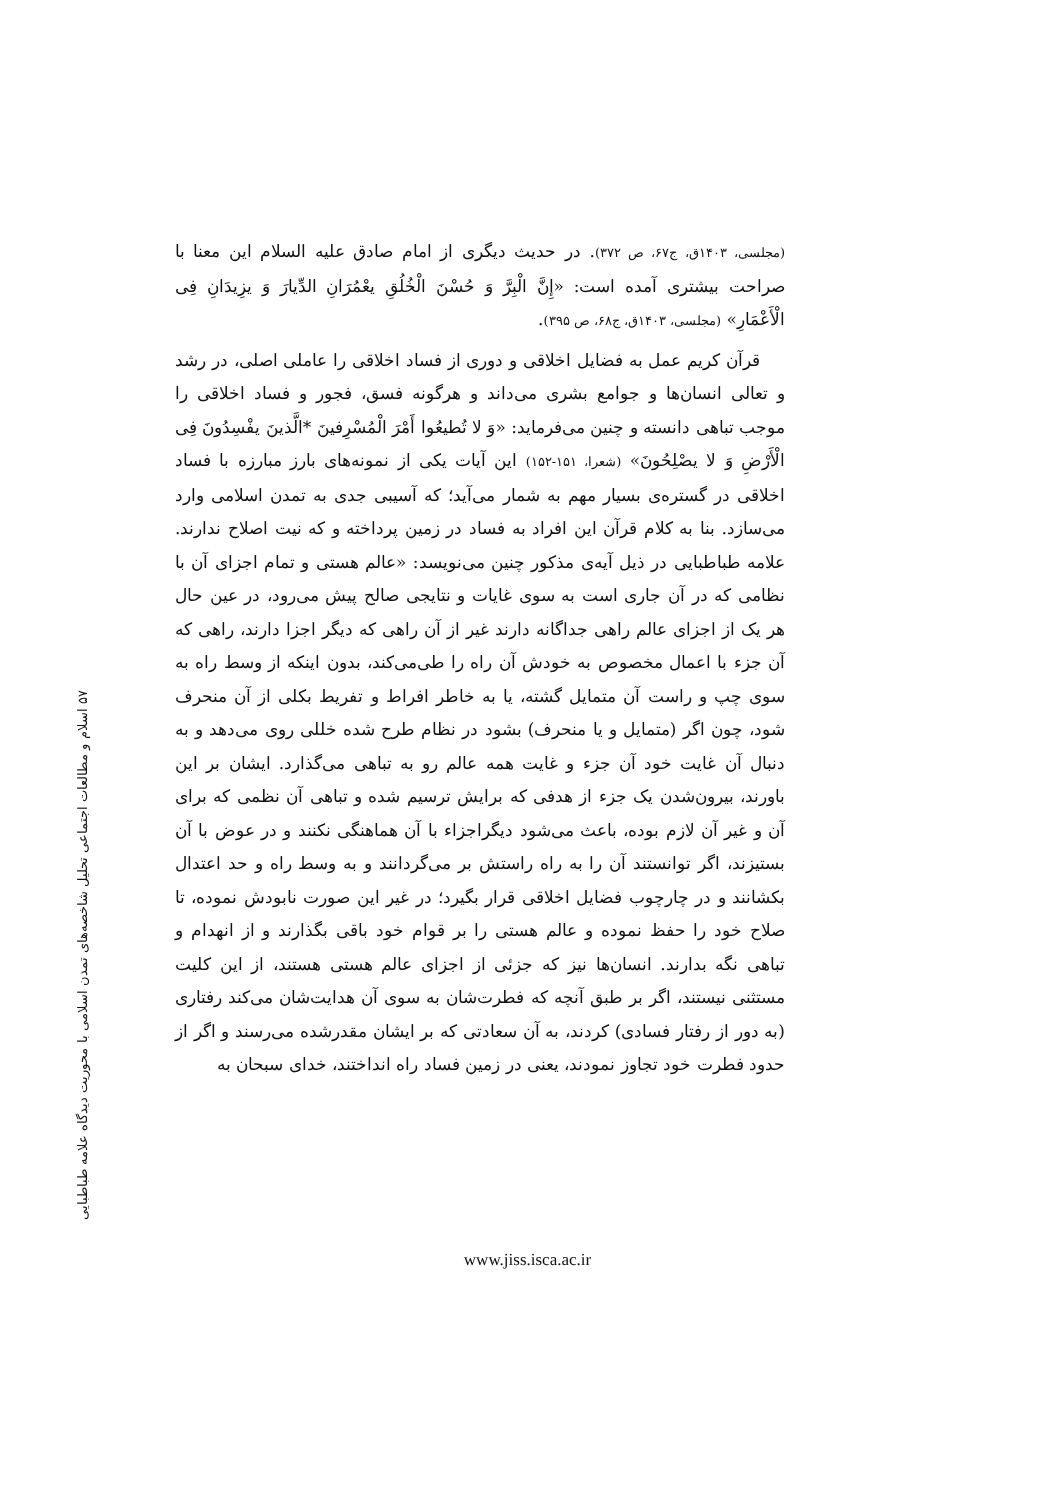۵۷ اسلام و مطالعات اجتماعی تحلیل شاخصه‌های تمدن اسلامی با محوریت دیدگاه علامه طباطبایی
(مجلسی، ۱۴۰۳ق، ج۶۷، ص ۳۷۲). در حدیث دیگری از امام صادق علیه السلام این معنا با صراحت بیشتری آمده است: «إِنَّ الْبِرَّ وَ حُسْنَ الْخُلُقِ يعْمُرَانِ الدِّيارَ وَ يزِيدَانِ فِی الْأَعْمَارِ» (مجلسی، ۱۴۰۳ق، ج۶۸، ص ۳۹۵).
قرآن کریم عمل به فضایل اخلاقی و دوری از فساد اخلاقی را عاملی اصلی، در رشد و تعالی انسان‌ها و جوامع بشری می‌داند و هرگونه فسق، فجور و فساد اخلاقی را موجب تباهی دانسته و چنین می‌فرماید: «وَ لا تُطيعُوا أَمْرَ الْمُسْرِفينَ *الَّذينَ يفْسِدُونَ فِی الْأَرْضِ وَ لا يصْلِحُونَ» (شعرا، ۱۵۱-۱۵۲) این آیات یکی از نمونه‌های بارز مبارزه با فساد اخلاقی در گستره‌ی بسیار مهم به شمار می‌آید؛ که آسیبی جدی به تمدن اسلامی وارد می‌سازد. بنا به کلام قرآن این افراد به فساد در زمین پرداخته و که نیت اصلاح ندارند. علامه طباطبایی در ذیل آیه‌ی مذکور چنین می‌نویسد: «عالم هستی و تمام اجزای آن با نظامی که در آن جاری است به سوی غایات و نتایجی صالح پیش می‌رود، در عین حال هر یک از اجزای عالم راهی جداگانه دارند غیر از آن راهی که دیگر اجزا دارند، راهی که آن جزء با اعمال مخصوص به خودش آن راه را طی‌می‌کند، بدون اینکه از وسط راه به سوی چپ و راست آن متمایل گشته، یا به خاطر افراط و تفریط بکلی از آن منحرف شود، چون اگر (متمایل و یا منحرف) بشود در نظام طرح شده خللی روی می‌دهد و به دنبال آن غایت خود آن جزء و غایت همه عالم رو به تباهی می‌گذارد. ایشان بر این باورند، بیرون‌شدن یک جزء از هدفی که برایش ترسیم شده و تباهی آن نظمی که برای آن و غیر آن لازم بوده، باعث می‌شود دیگراجزاء با آن هماهنگی نکنند و در عوض با آن بستیزند، اگر توانستند آن را به راه راستش بر می‌گردانند و به وسط راه و حد اعتدال بکشانند و در چارچوب فضایل اخلاقی قرار بگیرد؛ در غیر این صورت نابودش نموده، تا صلاح خود را حفظ نموده و عالم هستی را بر قوام خود باقی بگذارند و از انهدام و تباهی نگه بدارند. انسان‌ها نیز که جزئی از اجزای عالم هستی هستند، از این کلیت مستثنی نیستند، اگر بر طبق آنچه که فطرت‌شان به سوی آن هدایت‌شان می‌کند رفتاری (به دور از رفتار فسادی) کردند، به آن سعادتی که بر ایشان مقدرشده می‌رسند و اگر از حدود فطرت خود تجاوز نمودند، یعنی در زمین فساد راه انداختند، خدای سبحان به
www.jiss.isca.ac.ir